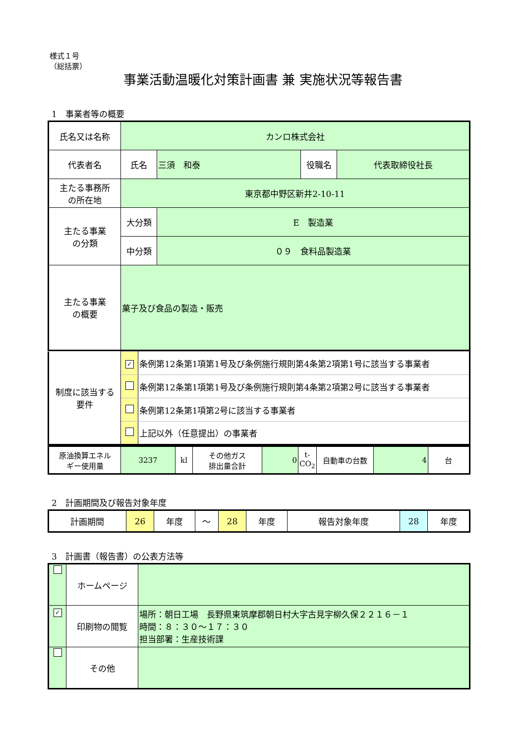様式１号
（総括票）
事業活動温暖化対策計画書 兼 実施状況等報告書
1　事業者等の概要
| 氏名又は名称 | カンロ株式会社 | | | |
| 代表者名 | 氏名 | 三須 和泰 | 役職名 | 代表取締役社長 |
| 主たる事務所 の所在地 | 東京都中野区新井2-10-11 | | | |
| 主たる事業 の分類 | 大分類 | E 製造業 | | |
| | 中分類 | ０９ 食料品製造業 | | |
| 主たる事業 の概要 | 菓子及び食品の製造・販売 | | | |
| 制度に該当する 要件 | ✓ | 条例第12条第1項第1号及び条例施行規則第4条第2項第1号に該当する事業者 |
| | | 条例第12条第1項第1号及び条例施行規則第4条第2項第2号に該当する事業者 |
| | | 条例第12条第1項第2号に該当する事業者 |
| | | 上記以外（任意提出）の事業者 |
| 原油換算エネル ギー使用量 | 3237 | kl | その他ガス 排出量合計 | 0 | t- CO<sub>2</sub> | 自動車の台数 | 4 | 台 |
2　計画期間及び報告対象年度
| 計画期間 | 26 | 年度 | ～ | 28 | 年度 | 報告対象年度 | 28 | 年度 |
3　計画書（報告書）の公表方法等
| | ホームページ | |
| ✓ | 印刷物の閲覧 | 場所：朝日工場 長野県東筑摩郡朝日村大字古見字柳久保２２１６－１ 時間：８：３０～１７：３０ 担当部署：生産技術課 |
| | その他 | |